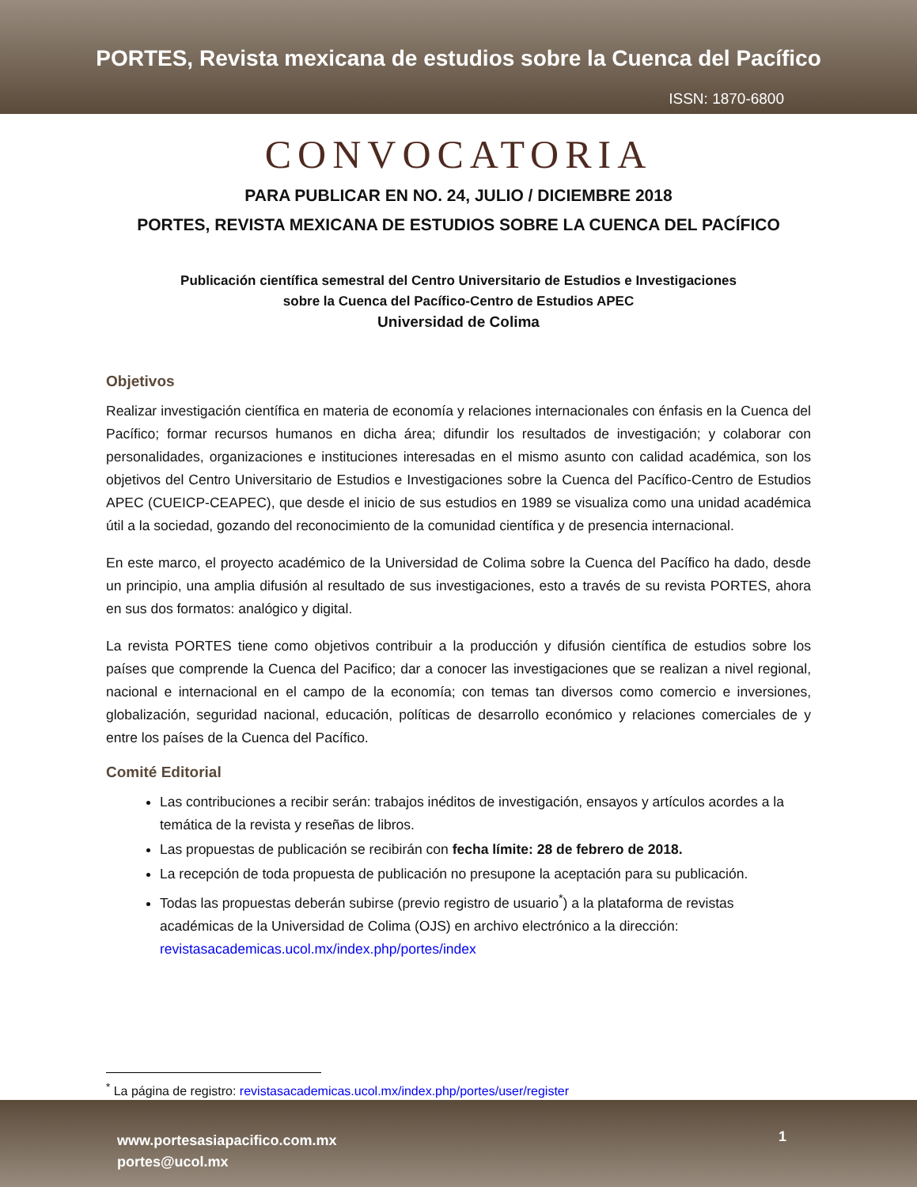PORTES, Revista mexicana de estudios sobre la Cuenca del Pacífico
ISSN: 1870-6800
CONVOCATORIA
PARA PUBLICAR EN NO. 24, JULIO / DICIEMBRE 2018
PORTES, REVISTA MEXICANA DE ESTUDIOS SOBRE LA CUENCA DEL PACÍFICO
Publicación científica semestral del Centro Universitario de Estudios e Investigaciones
sobre la Cuenca del Pacífico-Centro de Estudios APEC
Universidad de Colima
Objetivos
Realizar investigación científica en materia de economía y relaciones internacionales con énfasis en la Cuenca del Pacífico; formar recursos humanos en dicha área; difundir los resultados de investigación; y colaborar con personalidades, organizaciones e instituciones interesadas en el mismo asunto con calidad académica, son los objetivos del Centro Universitario de Estudios e Investigaciones sobre la Cuenca del Pacífico-Centro de Estudios APEC (CUEICP-CEAPEC), que desde el inicio de sus estudios en 1989 se visualiza como una unidad académica útil a la sociedad, gozando del reconocimiento de la comunidad científica y de presencia internacional.
En este marco, el proyecto académico de la Universidad de Colima sobre la Cuenca del Pacífico ha dado, desde un principio, una amplia difusión al resultado de sus investigaciones, esto a través de su revista PORTES, ahora en sus dos formatos: analógico y digital.
La revista PORTES tiene como objetivos contribuir a la producción y difusión científica de estudios sobre los países que comprende la Cuenca del Pacifico; dar a conocer las investigaciones que se realizan a nivel regional, nacional e internacional en el campo de la economía; con temas tan diversos como comercio e inversiones, globalización, seguridad nacional, educación, políticas de desarrollo económico y relaciones comerciales de y entre los países de la Cuenca del Pacífico.
Comité Editorial
Las contribuciones a recibir serán: trabajos inéditos de investigación, ensayos y artículos acordes a la temática de la revista y reseñas de libros.
Las propuestas de publicación se recibirán con fecha límite: 28 de febrero de 2018.
La recepción de toda propuesta de publicación no presupone la aceptación para su publicación.
Todas las propuestas deberán subirse (previo registro de usuario<sup>*</sup>) a la plataforma de revistas académicas de la Universidad de Colima (OJS) en archivo electrónico a la dirección: revistasacademicas.ucol.mx/index.php/portes/index
<sup>*</sup> La página de registro: revistasacademicas.ucol.mx/index.php/portes/user/register
www.portesasiapacifico.com.mx
portes@ucol.mx
1